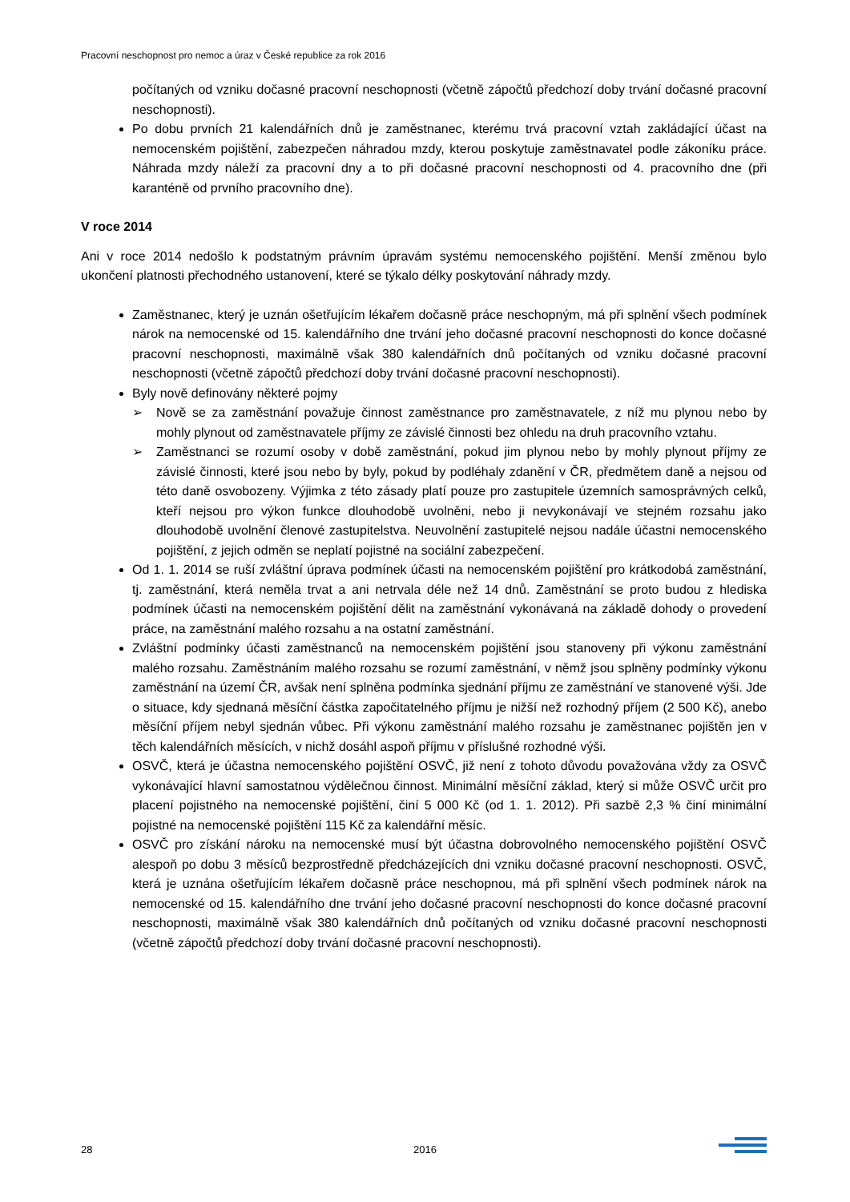Pracovní neschopnost pro nemoc a úraz v České republice za rok 2016
počítaných od vzniku dočasné pracovní neschopnosti (včetně zápočtů předchozí doby trvání dočasné pracovní neschopnosti).
Po dobu prvních 21 kalendářních dnů je zaměstnanec, kterému trvá pracovní vztah zakládající účast na nemocenském pojištění, zabezpečen náhradou mzdy, kterou poskytuje zaměstnavatel podle zákoníku práce. Náhrada mzdy náleží za pracovní dny a to při dočasné pracovní neschopnosti od 4. pracovního dne (při karanténě od prvního pracovního dne).
V roce 2014
Ani v roce 2014 nedošlo k podstatným právním úpravám systému nemocenského pojištění. Menší změnou bylo ukončení platnosti přechodného ustanovení, které se týkalo délky poskytování náhrady mzdy.
Zaměstnanec, který je uznán ošetřujícím lékařem dočasně práce neschopným, má při splnění všech podmínek nárok na nemocenské od 15. kalendářního dne trvání jeho dočasné pracovní neschopnosti do konce dočasné pracovní neschopnosti, maximálně však 380 kalendářních dnů počítaných od vzniku dočasné pracovní neschopnosti (včetně zápočtů předchozí doby trvání dočasné pracovní neschopnosti).
Byly nově definovány některé pojmy
➢ Nově se za zaměstnání považuje činnost zaměstnance pro zaměstnavatele, z níž mu plynou nebo by mohly plynout od zaměstnavatele příjmy ze závislé činnosti bez ohledu na druh pracovního vztahu.
➢ Zaměstnanci se rozumí osoby v době zaměstnání, pokud jim plynou nebo by mohly plynout příjmy ze závislé činnosti, které jsou nebo by byly, pokud by podléhaly zdanění v ČR, předmětem daně a nejsou od této daně osvobozeny. Výjimka z této zásady platí pouze pro zastupitele územních samosprávných celků, kteří nejsou pro výkon funkce dlouhodobě uvolněni, nebo ji nevykonávají ve stejném rozsahu jako dlouhodobě uvolnění členové zastupitelstva. Neuvolnění zastupitelé nejsou nadále účastni nemocenského pojištění, z jejich odměn se neplatí pojistné na sociální zabezpečení.
Od 1. 1. 2014 se ruší zvláštní úprava podmínek účasti na nemocenském pojištění pro krátkodobá zaměstnání, tj. zaměstnání, která neměla trvat a ani netrvala déle než 14 dnů. Zaměstnání se proto budou z hlediska podmínek účasti na nemocenském pojištění dělit na zaměstnání vykonávaná na základě dohody o provedení práce, na zaměstnání malého rozsahu a na ostatní zaměstnání.
Zvláštní podmínky účasti zaměstnanců na nemocenském pojištění jsou stanoveny při výkonu zaměstnání malého rozsahu. Zaměstnáním malého rozsahu se rozumí zaměstnání, v němž jsou splněny podmínky výkonu zaměstnání na území ČR, avšak není splněna podmínka sjednání příjmu ze zaměstnání ve stanovené výši. Jde o situace, kdy sjednaná měsíční částka započitatelného příjmu je nižší než rozhodný příjem (2 500 Kč), anebo měsíční příjem nebyl sjednán vůbec. Při výkonu zaměstnání malého rozsahu je zaměstnanec pojištěn jen v těch kalendářních měsících, v nichž dosáhl aspoň příjmu v příslušné rozhodné výši.
OSVČ, která je účastna nemocenského pojištění OSVČ, již není z tohoto důvodu považována vždy za OSVČ vykonávající hlavní samostatnou výdělečnou činnost. Minimální měsíční základ, který si může OSVČ určit pro placení pojistného na nemocenské pojištění, činí 5 000 Kč (od 1. 1. 2012). Při sazbě 2,3 % činí minimální pojistné na nemocenské pojištění 115 Kč za kalendářní měsíc.
OSVČ pro získání nároku na nemocenské musí být účastna dobrovolného nemocenského pojištění OSVČ alespoň po dobu 3 měsíců bezprostředně předcházejících dni vzniku dočasné pracovní neschopnosti. OSVČ, která je uznána ošetřujícím lékařem dočasně práce neschopnou, má při splnění všech podmínek nárok na nemocenské od 15. kalendářního dne trvání jeho dočasné pracovní neschopnosti do konce dočasné pracovní neschopnosti, maximálně však 380 kalendářních dnů počítaných od vzniku dočasné pracovní neschopnosti (včetně zápočtů předchozí doby trvání dočasné pracovní neschopnosti).
28 2016